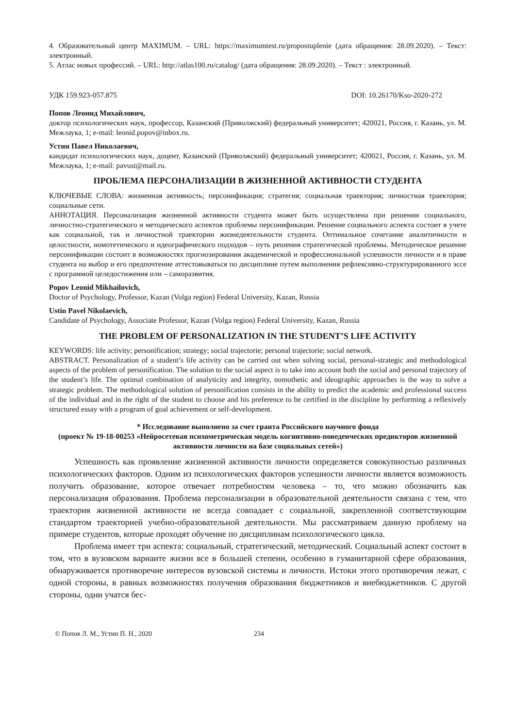4. Образовательный центр MAXIMUM. – URL: https://maximumtest.ru/propostuplenie (дата обращения: 28.09.2020). – Текст: электронный.
5. Атлас новых профессий. – URL: http://atlas100.ru/catalog/ (дата обращения: 28.09.2020). – Текст : электронный.
УДК 159.923-057.875 DOI: 10.26170/Kso-2020-272
Попов Леонид Михайлович,
доктор психологических наук, профессор, Казанский (Приволжский) федеральный университет; 420021, Россия, г. Казань, ул. М. Межлаука, 1; e-mail: leonid.popov@inbox.ru.
Устин Павел Николаевич,
кандидат психологических наук, доцент, Казанский (Приволжский) федеральный университет; 420021, Россия, г. Казань, ул. М. Межлаука, 1; e-mail: pavust@mail.ru.
ПРОБЛЕМА ПЕРСОНАЛИЗАЦИИ В ЖИЗНЕННОЙ АКТИВНОСТИ СТУДЕНТА
КЛЮЧЕВЫЕ СЛОВА: жизненная активность; персонификация; стратегия; социальная траектория; личностная траектория; социальные сети.
АННОТАЦИЯ. Персонализация жизненной активности студента может быть осуществлена при решении социального, личностно-стратегического и методического аспектов проблемы персонификации. Решение социального аспекта состоит в учете как социальной, так и личностной траектории жизнедеятельности студента. Оптимальное сочетание аналитичности и целостности, номотетического и идеографического подходов – путь решения стратегической проблемы. Методическое решение персонификации состоит в возможностях прогнозирования академической и профессиональной успешности личности и в праве студента на выбор и его предпочтение аттестовываться по дисциплине путем выполнения рефлексивно-структурированного эссе с программой целедостижения или – саморазвития.
Popov Leonid Mikhailovich,
Doctor of Psychology, Professor, Kazan (Volga region) Federal University, Kazan, Russia
Ustin Pavel Nikolaevich,
Candidate of Psychology, Associate Professor, Kazan (Volga region) Federal University, Kazan, Russia
THE PROBLEM OF PERSONALIZATION IN THE STUDENT’S LIFE ACTIVITY
KEYWORDS: life activity; personification; strategy; social trajectorie; personal trajectorie; social network.
ABSTRACT. Personalization of a student’s life activity can be carried out when solving social, personal-strategic and methodological aspects of the problem of personification. The solution to the social aspect is to take into account both the social and personal trajectory of the student’s life. The optimal combination of analyticity and integrity, nomothetic and ideographic approaches is the way to solve a strategic problem. The methodological solution of personification consists in the ability to predict the academic and professional success of the individual and in the right of the student to choose and his preference to be certified in the discipline by performing a reflexively structured essay with a program of goal achievement or self-development.
* Исследование выполнено за счет гранта Российского научного фонда
(проект № 19-18-00253 «Нейросетевая психометрическая модель когнитивно-поведенческих предикторов жизненной активности личности на базе социальных сетей»)
Успешность как проявление жизненной активности личности определяется совокупностью различных психологических факторов. Одним из психологических факторов успешности личности является возможность получить образование, которое отвечает потребностям человека – то, что можно обозначить как персонализация образования. Проблема персонализации в образовательной деятельности связана с тем, что траектория жизненной активности не всегда совпадает с социальной, закрепленной соответствующим стандартом траекторией учебно-образовательной деятельности. Мы рассматриваем данную проблему на примере студентов, которые проходят обучение по дисциплинам психологического цикла.
Проблема имеет три аспекта: социальный, стратегический, методический. Социальный аспект состоит в том, что в вузовском варианте жизни все в большей степени, особенно в гуманитарной сфере образования, обнаруживается противоречие интересов вузовской системы и личности. Истоки этого противоречия лежат, с одной стороны, в равных возможностях получения образования бюджетников и внебюджетников. С другой стороны, одни учатся бес-
© Попов Л. М., Устин П. Н., 2020 234